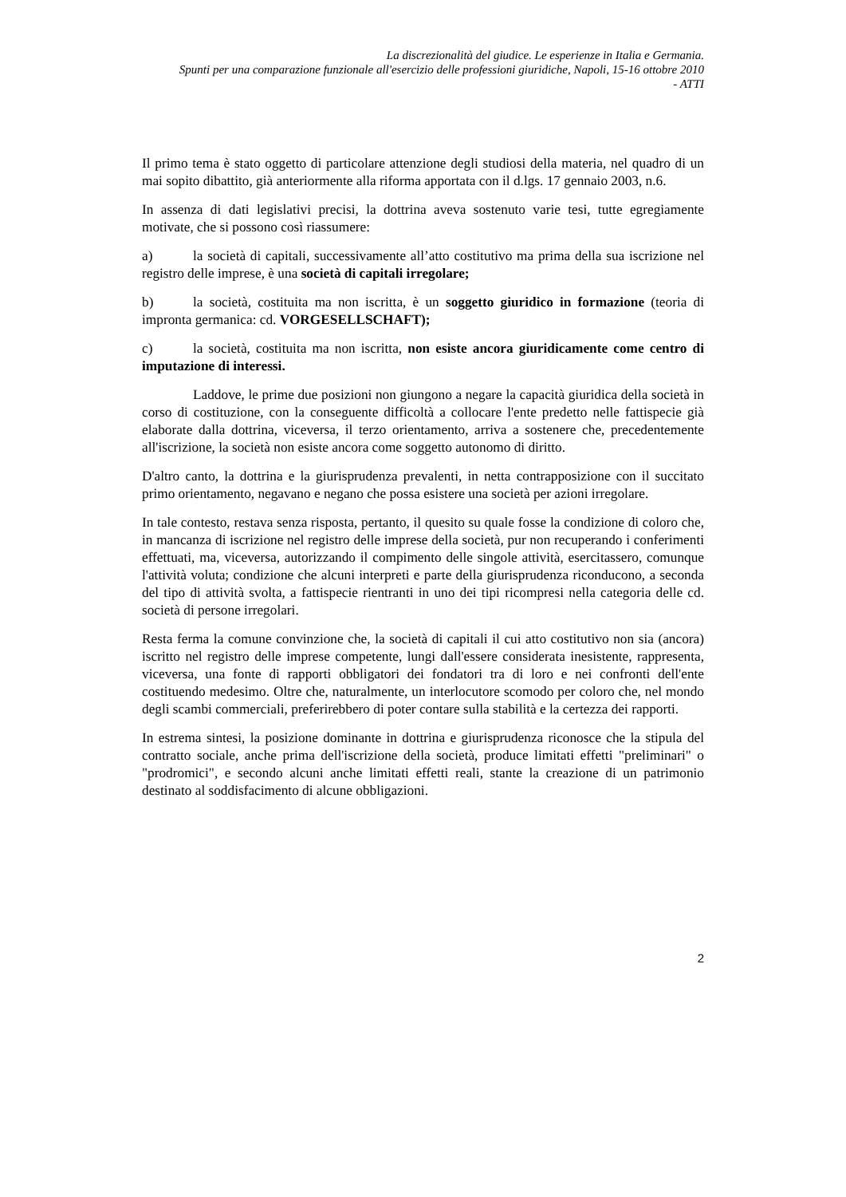La discrezionalità del giudice. Le esperienze in Italia e Germania.
Spunti per una comparazione funzionale all'esercizio delle professioni giuridiche, Napoli, 15-16 ottobre 2010
- ATTI
Il primo tema è stato oggetto di particolare attenzione degli studiosi della materia, nel quadro di un mai sopito dibattito, già anteriormente alla riforma apportata con il d.lgs. 17 gennaio 2003, n.6.
In assenza di dati legislativi precisi, la dottrina aveva sostenuto varie tesi, tutte egregiamente motivate, che si possono così riassumere:
a) la società di capitali, successivamente all’atto costitutivo ma prima della sua iscrizione nel registro delle imprese, è una società di capitali irregolare;
b) la società, costituita ma non iscritta, è un soggetto giuridico in formazione (teoria di impronta germanica: cd. VORGESELLSCHAFT);
c) la società, costituita ma non iscritta, non esiste ancora giuridicamente come centro di imputazione di interessi.
Laddove, le prime due posizioni non giungono a negare la capacità giuridica della società in corso di costituzione, con la conseguente difficoltà a collocare l'ente predetto nelle fattispecie già elaborate dalla dottrina, viceversa, il terzo orientamento, arriva a sostenere che, precedentemente all'iscrizione, la società non esiste ancora come soggetto autonomo di diritto.
D'altro canto, la dottrina e la giurisprudenza prevalenti, in netta contrapposizione con il succitato primo orientamento, negavano e negano che possa esistere una società per azioni irregolare.
In tale contesto, restava senza risposta, pertanto, il quesito su quale fosse la condizione di coloro che, in mancanza di iscrizione nel registro delle imprese della società, pur non recuperando i conferimenti effettuati, ma, viceversa, autorizzando il compimento delle singole attività, esercitassero, comunque l'attività voluta; condizione che alcuni interpreti e parte della giurisprudenza riconducono, a seconda del tipo di attività svolta, a fattispecie rientranti in uno dei tipi ricompresi nella categoria delle cd. società di persone irregolari.
Resta ferma la comune convinzione che, la società di capitali il cui atto costitutivo non sia (ancora) iscritto nel registro delle imprese competente, lungi dall'essere considerata inesistente, rappresenta, viceversa, una fonte di rapporti obbligatori dei fondatori tra di loro e nei confronti dell'ente costituendo medesimo. Oltre che, naturalmente, un interlocutore scomodo per coloro che, nel mondo degli scambi commerciali, preferirebbero di poter contare sulla stabilità e la certezza dei rapporti.
In estrema sintesi, la posizione dominante in dottrina e giurisprudenza riconosce che la stipula del contratto sociale, anche prima dell'iscrizione della società, produce limitati effetti "preliminari" o "prodromici", e secondo alcuni anche limitati effetti reali, stante la creazione di un patrimonio destinato al soddisfacimento di alcune obbligazioni.
2